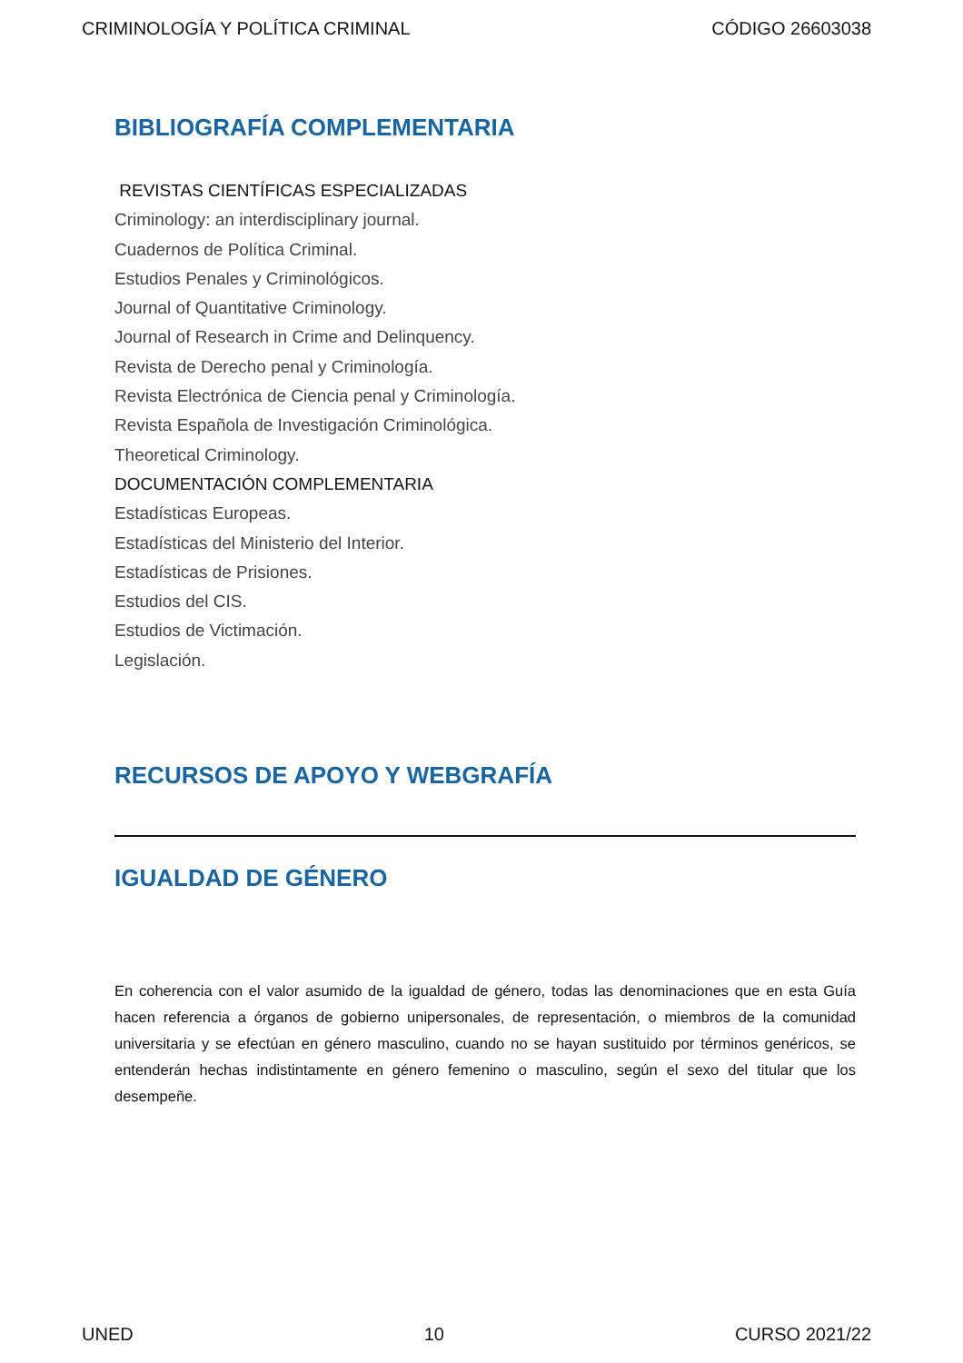CRIMINOLOGÍA Y POLÍTICA CRIMINAL CÓDIGO 26603038
BIBLIOGRAFÍA COMPLEMENTARIA
REVISTAS CIENTÍFICAS ESPECIALIZADAS
Criminology: an interdisciplinary journal.
Cuadernos de Política Criminal.
Estudios Penales y Criminológicos.
Journal of Quantitative Criminology.
Journal of Research in Crime and Delinquency.
Revista de Derecho penal y Criminología.
Revista Electrónica de Ciencia penal y Criminología.
Revista Española de Investigación Criminológica.
Theoretical Criminology.
DOCUMENTACIÓN COMPLEMENTARIA
Estadísticas Europeas.
Estadísticas del Ministerio del Interior.
Estadísticas de Prisiones.
Estudios del CIS.
Estudios de Victimación.
Legislación.
RECURSOS DE APOYO Y WEBGRAFÍA
IGUALDAD DE GÉNERO
En coherencia con el valor asumido de la igualdad de género, todas las denominaciones que en esta Guía hacen referencia a órganos de gobierno unipersonales, de representación, o miembros de la comunidad universitaria y se efectúan en género masculino, cuando no se hayan sustituido por términos genéricos, se entenderán hechas indistintamente en género femenino o masculino, según el sexo del titular que los desempeñe.
UNED 10 CURSO 2021/22